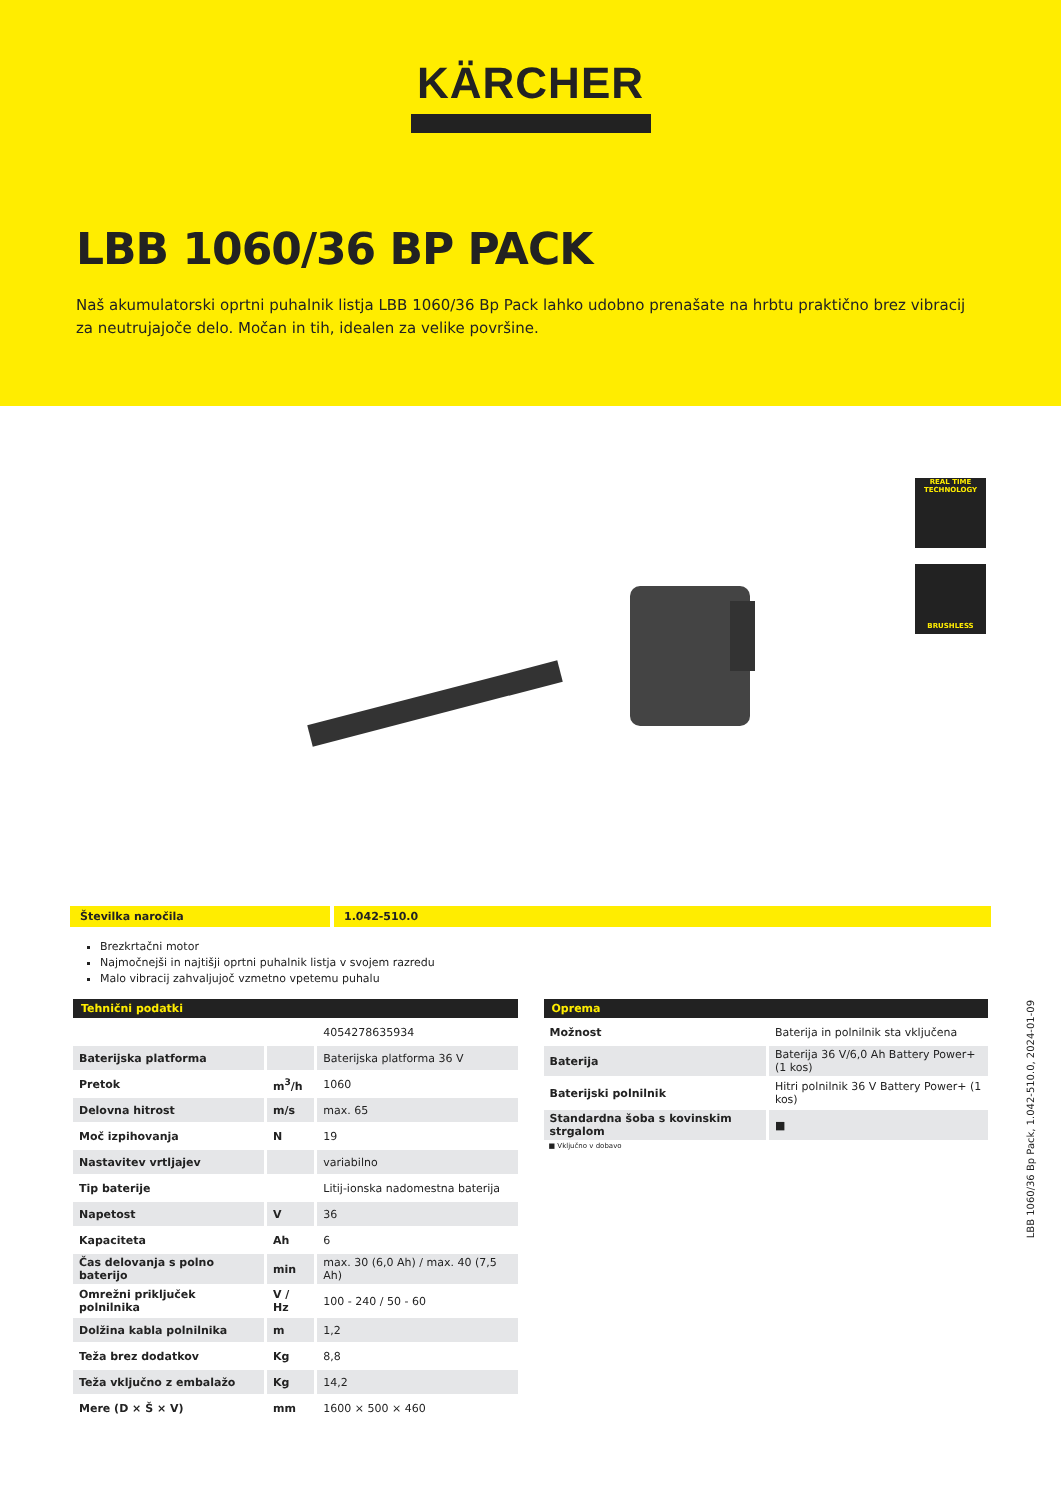KÄRCHER
LBB 1060/36 BP PACK
Naš akumulatorski oprtni puhalnik listja LBB 1060/36 Bp Pack lahko udobno prenašate na hrbtu praktično brez vibracij za neutrujajoče delo. Močan in tih, idealen za velike površine.
REAL TIME
TECHNOLOGY
BRUSHLESS
Številka naročila 1.042-510.0
Brezkrtačni motor
Najmočnejši in najtišji oprtni puhalnik listja v svojem razredu
Malo vibracij zahvaljujoč vzmetno vpetemu puhalu
| Tehnični podatki | | |
| --- | --- | --- |
| | | 4054278635934 |
| Baterijska platforma | | Baterijska platforma 36 V |
| Pretok | m<sup>3</sup>/h | 1060 |
| Delovna hitrost | m/s | max. 65 |
| Moč izpihovanja | N | 19 |
| Nastavitev vrtljajev | | variabilno |
| Tip baterije | | Litij-ionska nadomestna baterija |
| Napetost | V | 36 |
| Kapaciteta | Ah | 6 |
| Čas delovanja s polno baterijo | min | max. 30 (6,0 Ah) / max. 40 (7,5 Ah) |
| Omrežni priključek polnilnika | V / Hz | 100 - 240 / 50 - 60 |
| Dolžina kabla polnilnika | m | 1,2 |
| Teža brez dodatkov | Kg | 8,8 |
| Teža vključno z embalažo | Kg | 14,2 |
| Mere (D × Š × V) | mm | 1600 × 500 × 460 |
| Oprema | |
| --- | --- |
| Možnost | Baterija in polnilnik sta vključena |
| Baterija | Baterija 36 V/6,0 Ah Battery Power+ (1 kos) |
| Baterijski polnilnik | Hitri polnilnik 36 V Battery Power+ (1 kos) |
| Standardna šoba s kovinskim strgalom | ■ |
■ Vključno v dobavo
LBB 1060/36 Bp Pack, 1.042-510.0, 2024-01-09